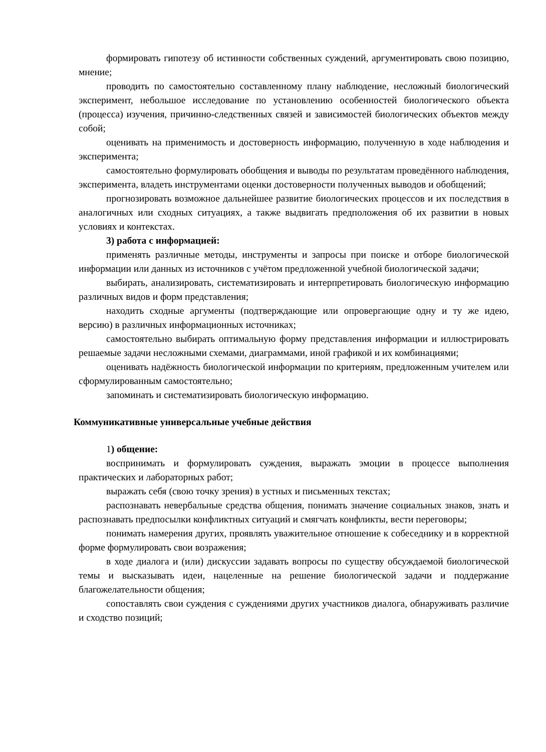формировать гипотезу об истинности собственных суждений, аргументировать свою позицию, мнение;
проводить по самостоятельно составленному плану наблюдение, несложный биологический эксперимент, небольшое исследование по установлению особенностей биологического объекта (процесса) изучения, причинно-следственных связей и зависимостей биологических объектов между собой;
оценивать на применимость и достоверность информацию, полученную в ходе наблюдения и эксперимента;
самостоятельно формулировать обобщения и выводы по результатам проведённого наблюдения, эксперимента, владеть инструментами оценки достоверности полученных выводов и обобщений;
прогнозировать возможное дальнейшее развитие биологических процессов и их последствия в аналогичных или сходных ситуациях, а также выдвигать предположения об их развитии в новых условиях и контекстах.
3) работа с информацией:
применять различные методы, инструменты и запросы при поиске и отборе биологической информации или данных из источников с учётом предложенной учебной биологической задачи;
выбирать, анализировать, систематизировать и интерпретировать биологическую информацию различных видов и форм представления;
находить сходные аргументы (подтверждающие или опровергающие одну и ту же идею, версию) в различных информационных источниках;
самостоятельно выбирать оптимальную форму представления информации и иллюстрировать решаемые задачи несложными схемами, диаграммами, иной графикой и их комбинациями;
оценивать надёжность биологической информации по критериям, предложенным учителем или сформулированным самостоятельно;
запоминать и систематизировать биологическую информацию.
Коммуникативные универсальные учебные действия
1) общение:
воспринимать и формулировать суждения, выражать эмоции в процессе выполнения практических и лабораторных работ;
выражать себя (свою точку зрения) в устных и письменных текстах;
распознавать невербальные средства общения, понимать значение социальных знаков, знать и распознавать предпосылки конфликтных ситуаций и смягчать конфликты, вести переговоры;
понимать намерения других, проявлять уважительное отношение к собеседнику и в корректной форме формулировать свои возражения;
в ходе диалога и (или) дискуссии задавать вопросы по существу обсуждаемой биологической темы и высказывать идеи, нацеленные на решение биологической задачи и поддержание благожелательности общения;
сопоставлять свои суждения с суждениями других участников диалога, обнаруживать различие и сходство позиций;